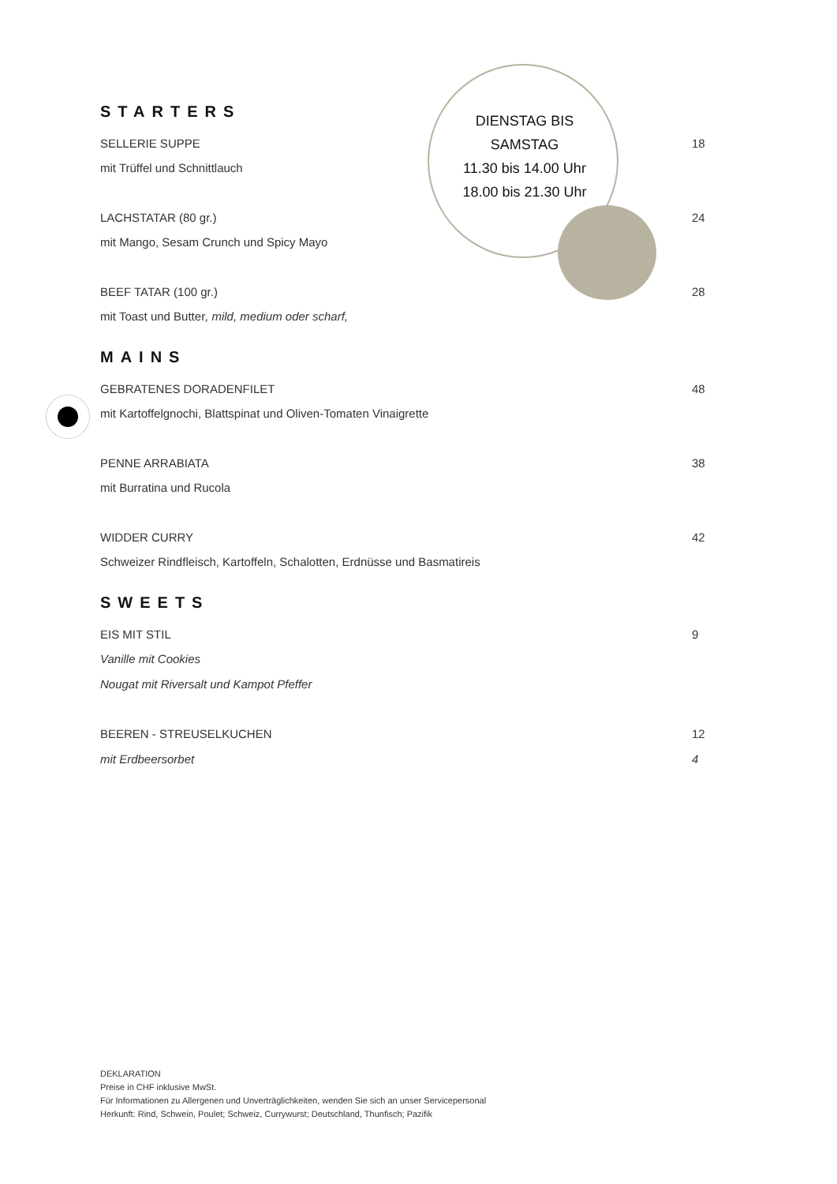STARTERS
SELLERIE SUPPE 18
mit Trüffel und Schnittlauch
LACHSTATAR (80 gr.) 24
mit Mango, Sesam Crunch und Spicy Mayo
BEEF TATAR (100 gr.) 28
mit Toast und Butter, mild, medium oder scharf,
MAINS
GEBRATENES DORADENFILET 48
mit Kartoffelgnochi, Blattspinat und Oliven-Tomaten Vinaigrette
PENNE ARRABIATA 38
mit Burratina und Rucola
WIDDER CURRY 42
Schweizer Rindfleisch, Kartoffeln, Schalotten, Erdnüsse und Basmatireis
SWEETS
EIS MIT STIL 9
Vanille mit Cookies
Nougat mit Riversalt und Kampot Pfeffer
BEEREN - STREUSELKUCHEN 12
mit Erdbeersorbet 4
DIENSTAG BIS
SAMSTAG
11.30 bis 14.00 Uhr
18.00 bis 21.30 Uhr
DEKLARATION
Preise in CHF inklusive MwSt.
Für Informationen zu Allergenen und Unverträglichkeiten, wenden Sie sich an unser Servicepersonal
Herkunft: Rind, Schwein, Poulet; Schweiz, Currywurst; Deutschland, Thunfisch; Pazifik